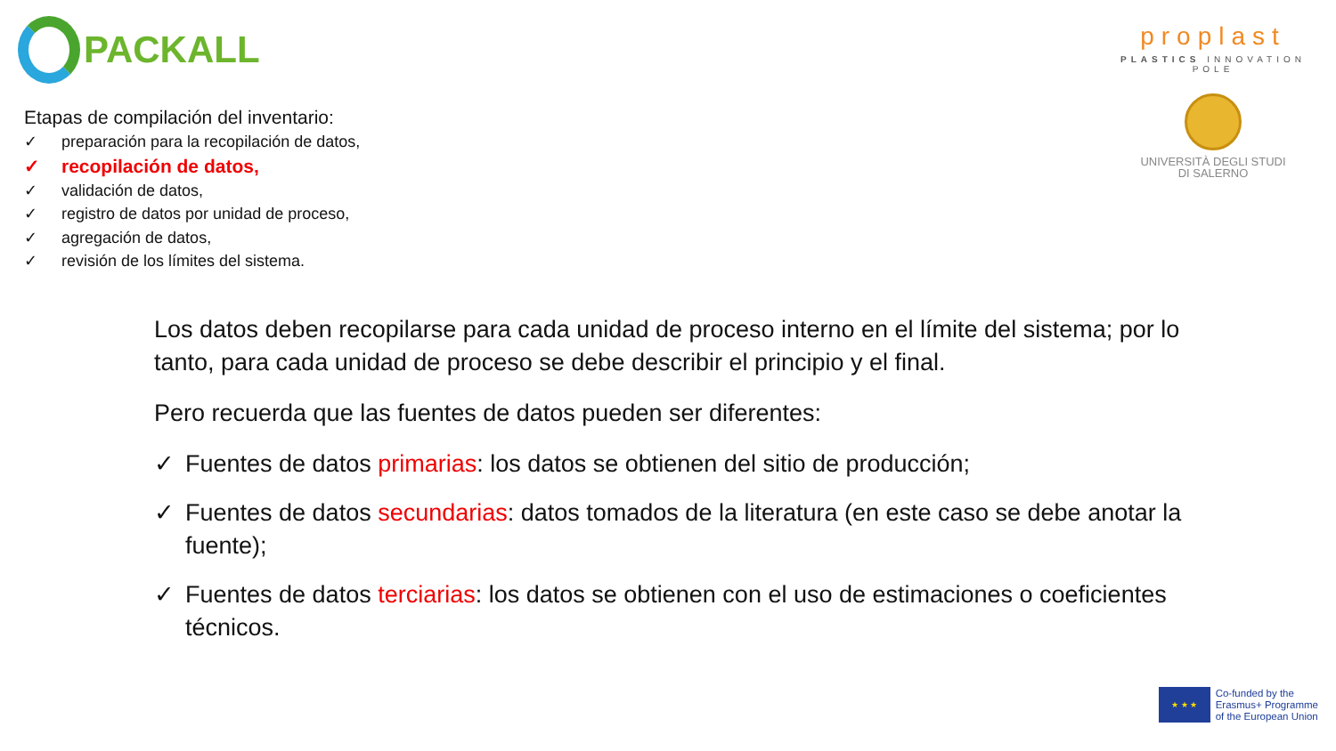PACKALL
proplast
PLASTICS INNOVATION POLE
UNIVERSITÀ DEGLI STUDI
DI SALERNO
Etapas de compilación del inventario:
✓ preparación para la recopilación de datos,
✓ recopilación de datos,
✓ validación de datos,
✓ registro de datos por unidad de proceso,
✓ agregación de datos,
✓ revisión de los límites del sistema.
Los datos deben recopilarse para cada unidad de proceso interno en el límite del sistema; por lo tanto, para cada unidad de proceso se debe describir el principio y el final.
Pero recuerda que las fuentes de datos pueden ser diferentes:
✓ Fuentes de datos primarias: los datos se obtienen del sitio de producción;
✓ Fuentes de datos secundarias: datos tomados de la literatura (en este caso se debe anotar la fuente);
✓ Fuentes de datos terciarias: los datos se obtienen con el uso de estimaciones o coeficientes técnicos.
★ ★ ★
Co-funded by the
Erasmus+ Programme
of the European Union